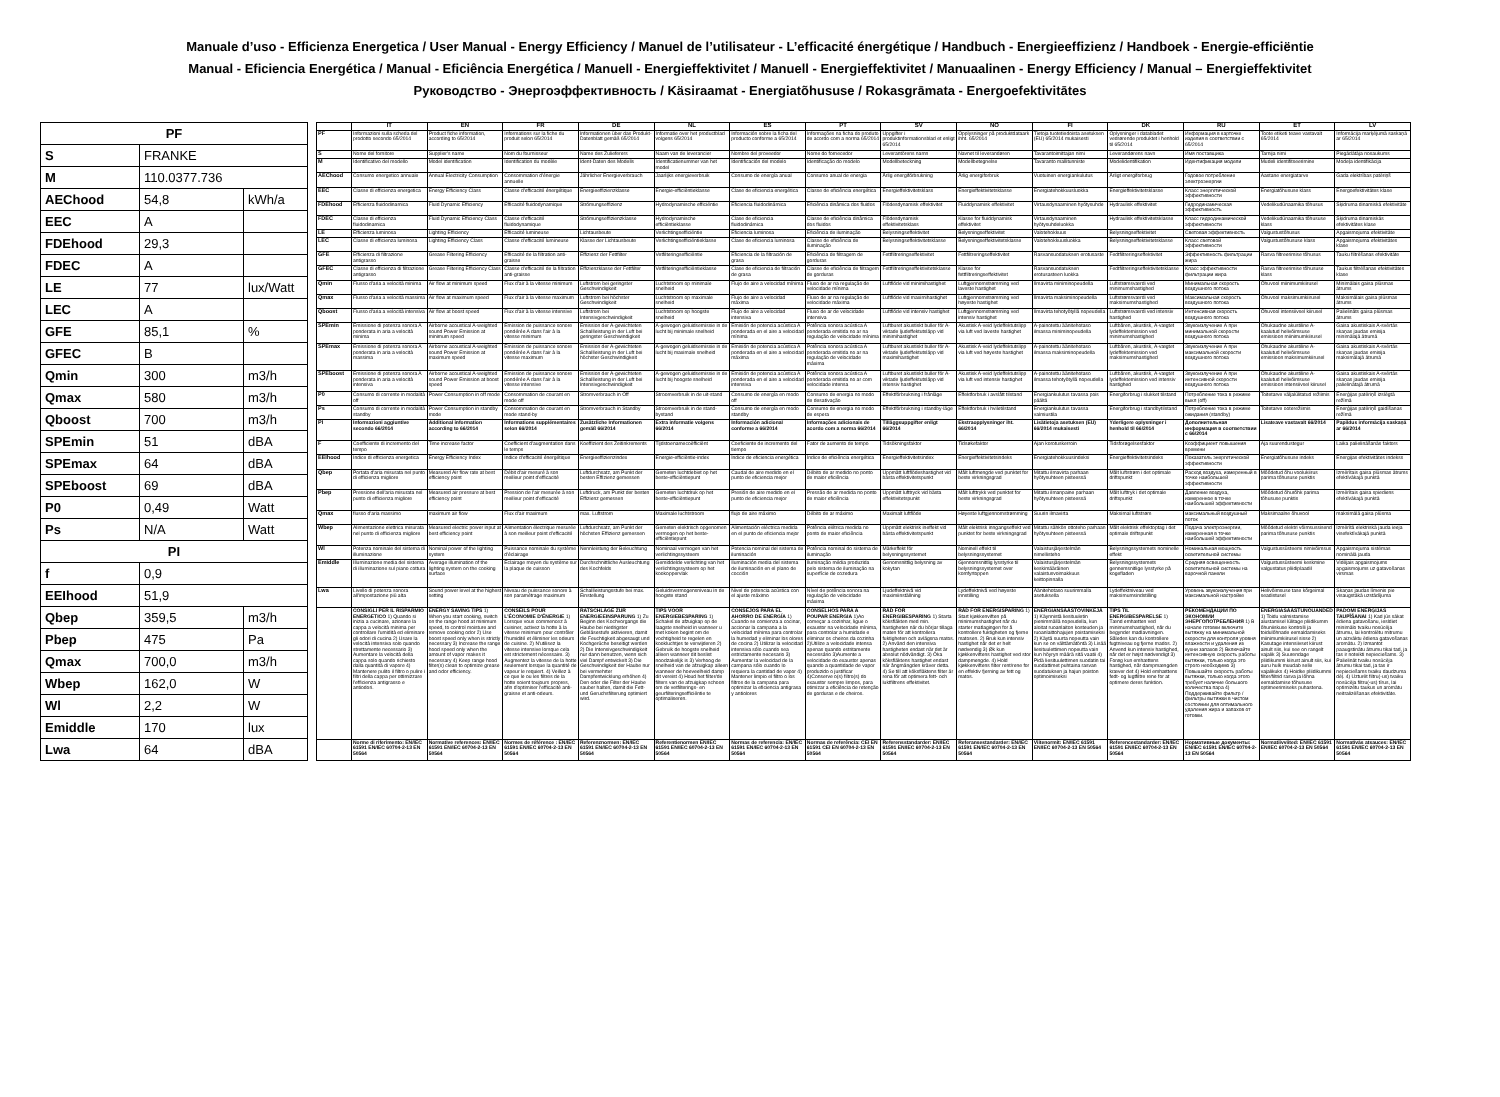Manuale d’uso - Efficienza Energetica / User Manual - Energy Efficiency / Manuel de l’utilisateur - L’efficacité énergétique / Handbuch - Energieeffizienz / Handboek - Energie-efficiëntie
Manual - Eficiencia Energética / Manual - Eficiência Energética / Manuell - Energieffektivitet / Manuell - Energieffektivitet / Manuaalinen - Energy Efficiency / Manual – Energieffektivitet
Руководство - Энергоэффективность / Käsiraamat - Energiatõhususe / Rokasgrāmata - Energoefektivitātes
| PF | | |
| --- | --- | --- |
| S | FRANKE | |
| M | 110.0377.736 | |
| AEChood | 54,8 | kWh/a |
| EEC | A | |
| FDEhood | 29,3 | |
| FDEC | A | |
| LE | 77 | lux/Watt |
| LEC | A | |
| GFE | 85,1 | % |
| GFEC | B | |
| Qmin | 300 | m3/h |
| Qmax | 580 | m3/h |
| Qboost | 700 | m3/h |
| SPEmin | 51 | dBA |
| SPEmax | 64 | dBA |
| SPEboost | 69 | dBA |
| P0 | 0,49 | Watt |
| Ps | N/A | Watt |
| PI | | |
| f | 0,9 | |
| EEIhood | 51,9 | |
| Qbep | 359,5 | m3/h |
| Pbep | 475 | Pa |
| Qmax | 700,0 | m3/h |
| Wbep | 162,0 | W |
| Wl | 2,2 | W |
| Emiddle | 170 | lux |
| Lwa | 64 | dBA |
| | IT | EN | FR | DE | NL | ES | PT | SV | NO | FI | DK | RU | ET | LV |
| --- | --- | --- | --- | --- | --- | --- | --- | --- | --- | --- | --- | --- | --- | --- |
| PF | Informazioni sulla scheda del prodotto secondo 65/2014 | Product fiche information, according to 65/2014 | Informations sur la fiche du produit selon 65/2014 | Informationen über das Produkt-Datenblatt gemäß 65/2014 | Informatie over het productblad volgens 65/2014 | Información sobre la ficha del producto conforme a 65/2014 | Informações na ficha do produto de acordo com a norma 65/2014 | Uppgifter i produktinformationsblad et enligt 65/2014 | Opplysninger på produktdataark ihht. 65/2014 | Tietoja tuotetiedoista asetuksen (EU) 65/2014 mukaisesti | Oplysninger i databladet vedrørende produktet i henhold til 65/2014 | Информация в карточке изделия в соответствии с 65/2014 | Toote etiketi teave vastavalt 65/2014 | Informācija marķējumā saskaņā ar 65/2014 |
| S | Nome del fornitore | Supplier's name | Nom du fournisseur | Name des Zulieferers | Naam van de leverancier | Nombre del proveedor | Nome do fornecedor | Leverantörens namn | Navnet til leverandøren | Tavarantoimittajan nimi | Leverandørens navn | Имя поставщика | Tarnija nimi | Piegādātāja nosaukums |
| M | Identificativo del modello | Model identification | Identification du modèle | Ident-Daten des Modells | Identificatienummer van het model | Identificación del modelo | Identificação do modelo | Modellbeteckning | Modellbetegnelse | Tavaranto mallitunniste | Modelidentifikation | Идентификация модели | Mudeli identifitseerimine | Modeļa identifikācija |
| AEChood | Consumo energetico annuale | Annual Electricity Consumption | Consommation d'énergie annuelle | Jährlicher Energieverbrauch | Jaarlijks energieverbruik | Consumo de energía anual | Consumo anual de energia | Årlig energiförbrukning | Årlig energiforbruk | Vuotuinen energiankulutus | Årligt energiforbrug | Годовое потребление электроэнергии | Aastane energiatarve | Gada elektrības patēriņš |
| EEC | Classe di efficienza energetica | Energy Efficiency Class | Classe d'efficacité énergétique | Energieeffizienzklasse | Energie-efficiëntieklasse | Clase de eficiencia energética | Classe de eficiência energética | Energieffektivitetsklass | Energieffektivitetsklasse | Energiatehokkuusluokka | Energieffektivitetsklasse | Класс энергетической эффективности | Energiatõhususe klass | Energoefektivitātes klase |
| FDEhood | Efficienza fluidodinamica | Fluid Dynamic Efficiency | Efficacité fluidodynamique | Strömungseffizienz | Hydrodynamische efficiëntie | Eficiencia fluidodinámica | Eficiência dinâmica dos fluidos | Flödesdynamisk effektivitet | Fluiddynamisk effektivitet | Virtausdynaaminen hyötysuhde | Hydraulisk effektivitet | Гидродинамическая эффективность | Vedelikudünaamika tõhusus | Šķidruma dinamiskā efektivitāte |
| FDEC | Classe di efficienza fluidodinamica | Fluid Dynamic Efficiency Class | Classe d'efficacité fluidodynamique | Strömungseffizienzklasse | Hydrodynamische efficiëntieklasse | Clase de eficiencia fluidodinámica | Classe de eficiência dinâmica dos fluidos | Flödesdynamisk effektivitetsklass | Klasse for fluiddynamisk effektivitet | Virtausdynaaminen hyötysuhdeluokka | Hydraulisk effektivitetsklasse | Класс гидродинамической эффективности | Vedelikudünaamika tõhususe klass | Šķidruma dinamiskās efektivitātes klase |
| LE | Efficienza luminosa | Lighting Efficiency | Efficacité lumineuse | Lichtausbeute | Verlichtingsefficiëntie | Eficiencia luminosa | Eficiência de iluminação | Belysningseffektivitet | Belysningseffektivitet | Valotehokkuus | Belysningseffektivitet | Световая эффективность | Valgustustõhusus | Apgaismojuma efektivitāte |
| LEC | Classe di efficienza luminosa | Lighting Efficiency Class | Classe d'efficacité lumineuse | Klasse der Lichtausbeute | Verlichtingsefficiëntieklasse | Clase de eficiencia luminosa | Classe de eficiência de iluminação | Belysningseffektivitetsklasse | Belysningseffektivitetsklasse | Valotehokkuusluokka | Belysningseffektivitetsklasse | Класс световой эффективности | Valgustustõhususe klass | Apgaismojuma efektivitātes klase |
| GFE | Efficienza di filtrazione antigrasso | Grease Filtering Efficiency | Efficacité de la filtration anti-graisse | Effizienz der Fettfilter | Vetfilteringsefficiëntie | Eficiencia de la filtración de grasa | Eficiência de filtragem de gorduras | Fettfiltreringseffektivitet | Fettfiltreringseffektivitet | Rasvansuodatuksen erotusaste | Fedtfiltreringseffektivitet | Эффективность фильтрации жира | Rasva filtreerimise tõhusus | Tauku filtrēšanas efektivitāte |
| GFEC | Classe di efficienza di filtrazione antigrasso | Grease Filtering Efficiency Class | Classe d'efficacité de la filtration anti-graisse | Effizienzklasse der Fettfilter | Vetfilteringsefficiëntieklasse | Clase de eficiencia de filtración de grasa | Classe de eficiência de filtragem de gorduras | Fettfiltreringseffektivitetsklasse | Klasse for fettfiltreringseffektivitet | Rasvansuodatuksen erotusasteen luokka | Fedtfiltreringseffektivitetsklasse | Класс эффективности фильтрации жира | Rasva filtreerimise tõhususe klass | Taukus filtrēšanas efektivitātes klase |
| Qmin | Flusso d'aria a velocità minima | Air flow at minimum speed | Flux d'air à la vitesse minimum | Luftstrom bei geringster Geschwindigkeit | Luchtstroom op minimale snelheid | Flujo de aire a velocidad mínima | Fluxo de ar na regulação de velocidade mínima | Luftflöde vid minimihastighet | Luftgjennomstrømming ved laveste hastighet | Ilmavirta miniminopeudella | Luftstrømsværdi ved minimumshastighed | Минимальная скорость воздушного потока | Õhuvool miinimumkiirusel | Minimālais gaisa plūsmas ātrums |
| Qmax | Flusso d'aria a velocità massima | Air flow at maximum speed | Flux d'air à la vitesse maximum | Luftstrom bei höchster Geschwindigkeit | Luchtstroom op maximale snelheid | Flujo de aire a velocidad máxima | Fluxo de ar na regulação de velocidade máxima | Luftflöde vid maximihastighet | Luftgjennomstrømming ved høyeste hastighet | Ilmavirta maksiminopeudella | Luftstrømsværdi ved maksimumshastighed | Максимальная скорость воздушного потока | Õhuvool maksimumkiirusel | Maksimālais gaisa plūsmas ātrums |
| Qboost | Flusso d'aria a velocità intensiva | Air flow at boost speed | Flux d'air à la vitesse intensive | Luftstrom bei Intensivgeschwindigkeit | Luchtstroom op hoogste snelheid | Flujo de aire a velocidad intensiva | Fluxo de ar de velocidade intensiva | Luftflöde vid intensiv hastighet | Luftgjennomstrømming ved intensiv hastighet | Ilmavirta tehotyötyllä nopeudella | Luftstrømsværdi ved intensiv hastighed | Интенсивная скорость воздушного потока | Õhuvool intensiivsel kiirusel | Palielināts gaisa plūsmas ātrums |
| SPEmin | Emissione di potenza sonora A ponderata in aria a velocità minima | Airborne acoustical A-weighted sound Power Emission at minimum speed | Émission de puissance sonore pondérée A dans l'air à la vitesse minimum | Emission der A-gewichteten Schallleistung in der Luft bei geringster Geschwindigkeit | A-gewogen geluidsemissie in de lucht bij minimale snelheid | Emisión de potencia acústica A ponderada en el aire a velocidad mínima | Potência sonora acústica A ponderada emitida no ar na regulação de velocidade mínima | Luftburet akustiskt buller för A-viktade ljudeffektutsläpp vid minimihastighet | Akustisk A-veid lydeffektutslipp via luft ved laveste hastighet | A-painotettu äänitehotaso ilmassa miniminopeudella | Luftbåren, akustisk, A-vægtet lydeffektemission ved minimumshastighed | Звукоизлучение А при минимальной скорости воздушного потока | Õhukaudne akustiline A-kaalutud helivõimsuse emissioon miinimumkiirusel | Gaisa akustiskais A-svērtās skaņas jaudas emisija minimālajā ātrumā |
| SPEmax | Emissione di potenza sonora A ponderata in aria a velocità massima | Airborne acoustical A-weighted sound Power Emission at maximum speed | Émission de puissance sonore pondérée A dans l'air à la vitesse maximum | Emission der A-gewichteten Schallleistung in der Luft bei höchster Geschwindigkeit | A-gewogen geluidsemissie in de lucht bij maximale snelheid | Emisión de potencia acústica A ponderada en el aire a velocidad máxima | Potência sonora acústica A ponderada emitida no ar na regulação de velocidade máxima | Luftburet akustiskt buller för A-viktade ljudeffektutsläpp vid maximihastighet | Akustisk A-veid lydeffektutslipp via luft ved høyeste hastighet | A-painotettu äänitehotaso ilmassa maksiminopeudella | Luftbåren, akustisk, A-vægtet lydeffektemission ved maksimumshastighed | Звукоизлучение А при максимальной скорости воздушного потока | Õhukaudne akustiline A-kaalutud helivõimsuse emissioon maksimumkiirusel | Gaisa akustiskais A-svērtās skaņas jaudas emisija maksimālajā ātrumā |
| SPEboost | Emissione di potenza sonora A ponderata in aria a velocità intensiva | Airborne acoustical A-weighted sound Power Emission at boost speed | Émission de puissance sonore pondérée A dans l'air à la vitesse intensive | Emission der A-gewichteten Schallleistung in der Luft bei Intensivgeschwindigkeit | A-gewogen geluidsemissie in de lucht bij hoogste snelheid | Emisión de potencia acústica A ponderada en el aire a velocidad intensiva | Potência sonora acústica A ponderada emitida no ar com velocidade intensa | Luftburet akustiskt buller för A-viktade ljudeffektutsläpp vid intensiv hastighet | Akustisk A-veid lydeffektutslipp via luft ved intensiv hastighet | A-painotettu äänitehotaso ilmassa tehotyötyllä nopeudella | Luftbåren, akustisk, A-vægtet lydeffektemission ved intensiv hastighed | Звукоизлучение А при интенсивной скорости воздушного потока | Õhukaudne akustiline A-kaalutud helivõimsuse emissioon intensiivsel kiirusel | Gaisa akustiskais A-svērtās skaņas jaudas emisija palielinātajā ātrumā |
| P0 | Consumo di corrente in modalità off | Power Consumption in off mode | Consommation de courant en mode off | Stromverbrauch in Off | Stroomverbruik in de uit-stand | Consumo de energía en modo off | Consumo de energia no modo de desativação | Effektförbrukning i frånläge | Effektforbruk i avslått tilstand | Energiankulutus tavassa pois päältä | Energiforbrug i slukket tilstand | Потребление тока в режиме выкл (off) | Toitetarve väljalülitatud režiimis | Enerģijas patēriņš izslēgtā režīmā |
| Ps | Consumo di corrente in modalità standby | Power Consumption in standby mode | Consommation de courant en mode stand-by | Stromverbrauch in Standby | Stroomverbruik in de stand-bystand | Consumo de energía en modo standby | Consumo de energia no modo de espera | Effektförbrukning i standby-läge | Effektforbruk i hviletilstand | Energiankulutus tavassa valmiustila | Energiforbrug i standbytilstand | Потребление тока в режиме ожидания (standby) | Toitetarve ooterežiimis | Enerģijas patēriņš gaidīšanas režīmā |
| PI | Informazioni aggiuntive secondo 66/2014 | Additional information according to 66/2014 | Informations supplémentaires selon 66/2014 | Zusätzliche Informationen gemäß 66/2014 | Extra informatie volgens 66/2014 | Información adicional conforme a 66/2014 | Informações adicionais de acordo com a norma 66/2014 | Tilläggsuppgifter enligt 66/2014 | Ekstraopplysninger iht. 66/2014 | Lisätietoja asetuksen (EU) 66/2014 mukaisesti | Yderligere oplysninger i henhold til 66/2014 | Дополнительная информация в соответствии с 66/2014 | Lisateave vastavalt 66/2014 | Papildus informācija saskaņā ar 66/2014 |
| F | Coefficiente di incremento del tempo | Time increase factor | Coefficient d'augmentation dans le temps | Koeffizient des Zeitinkrements | Tijdstoenamecoëfficiënt | Coeficiente de incremento del tiempo | Fator de aumento de tempo | Tidsökningsfaktor | Tidsøkefaktor | Ajan korotuskerroin | Tidsforøgelsesfaktor | Коэффициент повышения времени | Aja suurendustegur | Laika palielināšanās faktors |
| EEIhood | Indice di efficienza energetica | Energy Efficiency Index | Indice d'efficacité énergétique | Energieeffizienzindex | Energie-efficiëntie-index | Índice de eficiencia energética | Índice de eficiência energética | Energieffektivitetsindex | Energieffektivitetsindeks | Energiatehokkuusindeksi | Energieffektivitetsindeks | Показатель энергетической эффективности | Energiatõhususe indeks | Energijas efektivitātes indekss |
| Qbep | Portata d'aria misurata nel punto di efficienza migliore | Measured Air flow rate at best efficiency point | Débit d'air mesuré à son meilleur point d'efficacité | Luftdurchsatz, am Punkt der besten Effizienz gemessen | Gemeten luchtdebiet op het beste-efficiëntiepunt | Caudal de aire medido en el punto de eficiencia mejor | Débito de ar medido no ponto de maior eficiência | Uppmätt luftflödeshastighet vid bästa effektivitetspunkt | Målt luftmengde ved punktet for beste virkningsgrad | Mitattu ilmavirta parhaan hyötysuhteen pisteessä | Målt luftstrøm i det optimale driftspunkt | Расход воздуха, измеренный в точке наибольшей эффективности | Mõõdetud õhu voolukiirus parima tõhususe punktis | Izmērītais gaisa plūsmas ātrums efektīvākajā punktā |
| Pbep | Pressione dell'aria misurata nel punto di efficienza migliore | Measured air pressure at best efficiency point | Pression de l'air mesurée à son meilleur point d'efficacité | Luftdruck, am Punkt der besten Effizienz gemessen | Gemeten luchtdruk op het beste-efficiëntiepunt | Presión de aire medido en el punto de eficiencia mejor | Pressão de ar medida no ponto de maior eficiência | Uppmätt lufttryck vid bästa effektivitetspunkt | Målt lufttrykk ved punktet for beste virkningsgrad | Mitattu ilmanpaine parhaan hyötysuhteen pisteessä | Målt lufttryk i det optimale driftspunkt | Давление воздуха, измеренное в точке наибольшей эффективности | Mõõdetud õhurõhk parima tõhususe punktis | Izmērītais gaisa spiediens efektīvākajā punktā |
| Qmax | flusso d'aria massimo | maximum air flow | Flux d'air maximum | max. Luftstrom | Maximale luchtstroom | flujo de aire máximo | Débito de ar máximo | Maximalt luftflöde | Høyeste luftgjennomstrømming | Suurin ilmavirta | Maksimal luftstrøm | максимальный воздушный поток | Maksimaalne õhuvool | maksimālā gaisa plūsma |
| Wbep | Alimentazione elettrica misurata nel punto di efficienza migliore | Measured electric power input at best efficiency point | Alimentation électrique mesurée à son meilleur point d'efficacité | Luftdurchsatz, am Punkt der höchsten Effizienz gemessen | Gemeten elektrisch opgenomen vermogen op het beste-efficiëntiepunt | Alimentación eléctrica medida en el punto de eficiencia mejor | Potência elétrica medida no ponto de maior eficiência | Uppmätt elektrisk ineffekt vid bästa effektivitetspunkt | Målt elektrisk inngangseffekt ved punktet for beste virkningsgrad | Mitattu sähkön ottoteho parhaan hyötysuhteen pisteessä | Målt elektrisk effektoptag i det optimale driftspunkt | Подача электроэнергии, измеренная в точке наибольшей эффективности | Mõõdetud elektri võimsussisend parima tõhususe punktis | Izmērītā elektriskā jauda ieeja visefektīvākajā punktā |
| Wl | Potenza nominale del sistema di illuminazione | Nominal power of the lighting system | Puissance nominale du système d'éclairage | Nennleistung der Beleuchtung | Nominaal vermogen van het verlichtingssysteem | Potencia nominal del sistema de iluminación | Potência nominal do sistema de iluminação | Märkeffekt för belysningssystemet | Nominell effekt til belysningssystemet | Valaistusjärjestelmän nimellisteho | Belysningssystemets nominelle effekt | Номинальная мощность осветительной системы | Valgustussüsteemi nimivõimsus | Apgaismojuma sistēmas nominālā jauda |
| Emiddle | Illuminazione media del sistema di illuminazione sul piano cottura | Average illumination of the lighting system on the cooking surface | Éclairage moyen du système sur la plaque de cuisson | Durchschnittliche Ausleuchtung des Kochfelds | Gemiddelde verlichting van het verlichtingssysteem op het kookoppervlak | Iluminación media del sistema de iluminación en el plano de cocción | Iluminação média produzida pelo sistema de iluminação na superfície de cozedura | Genomsnittlig belysning av kokytan | Gjennomsnittlig lysstyrke til belysningssystemet over komfyrtoppen | Valaistusjärjestelmän keskimääräinen valaistusvoimakkuus keittopinnalla | Belysningssystemets gennemsnitlige lysstyrke på kogefladen | Средняя освещенность осветительной системы на варочной панели | Valgustussüsteemi keskmine valgustatus pliidiplaadil | Vidējais apgaismojums apgaismojums uz gatavošanas virsmas |
| Lwa | Livello di potenza sonora all'impostazione più alta | Sound power level at the highest setting | Niveau de puissance sonore à son paramétrage maximum | Schallleistungsstufe bei max. Einstellung | Geluidsvermogensniveau in de hoogste stand | Nivel de potencia acústica con el ajuste máximo | Nível de potência sonora na regulação de velocidade máxima | Ljudeffektnivå vid maximiinställning | Lydeffektnivå ved høyeste innstilling | Äänitehotaso suurimmalla asetuksella | Lydeffektniveau ved maksimumsindstilling | Уровень звукоизлучения при максимальной настройке | Helivõimsuse tase kõrgeimal seadistusel | Skaņas jaudas līmenis pie visaugstākā uzstādījuma |
| | CONSIGLI PER IL RISPARMIO ENERGETICO 1) Quando si inizia a cucinare, azionare la cappa a velocità minima per controllare l'umidità ed eliminare gli odori di cucina 2) Usare la velocità intensiva solo quando strettamente necessario 3) Aumentare la velocità della cappa solo quando richiesto dalla quantità di vapore 4) Mantenere pulito il filtro o pulire i filtri della cappa per ottimizzare l'efficienza antigrasso e antiodori. | ENERGY SAVING TIPS 1) When you start cooking, switch on the range hood at minimum speed, to control moisture and remove cooking odor 2) Use boost speed only when is strictly necessary 3) Increase the range hood speed only when the amount of vapor makes it necessary 4) Keep range hood filter(s) clean to optimize grease and odor efficiency. | CONSEILS POUR L'ÉCONOMIE D'ÉNERGIE 1) Lorsque vous commencez à cuisiner, activez la hotte à la vitesse minimum pour contrôler l'humidité et éliminer les odeurs de cuisine. 2) N'utilisez la vitesse intensive lorsque cela est strictement nécessaire. 3) Augmentez la vitesse de la hotte seulement lorsque la quantité de vapeur le requiert. 4) Veillez à ce que le ou les filtres de la hotte soient toujours propres, afin d'optimiser l'efficacité anti-graisse et anti-odeurs. | RATSCHLÄGE ZUR ENERGIEEINSPARUNG 1) Zu Beginn des Kochvorgangs die Haube bei niedrigster Gebläsestufe aktivieren, damit die Feuchtigkeit abgesaugt und Kochgerüche beseitigt werden 2) Die Intensivgeschwindigkeit nur dann benutzen, wenn sich viel Dampf entwickelt 3) Die Geschwindigkeit der Haube nur bei vermehrter Dampfentwicklung erhöhen 4) Den oder die Filter der Haube sauber halten, damit die Fett- und Geruchsfilterung optimiert wird. | TIPS VOOR ENERGIEBESPARING 1) Schakel de afzuigkap op de laagste snelheid in wanneer u met koken begint om de vochtigheid te regelen en kookluchtjes te verwijderen 2) Gebruik de hoogste snelheid alleen wanneer dit beslist noodzakelijk is 3) Verhoog de snelheid van de afzuigkap alleen wanneer de hoeveelheid damp dit vereist 4) Houd het filter/de filters van de afzuigkap schoon om de vetfilterings- en geurfilteringsefficiëntie te optimaliseren. | CONSEJOS PARA EL AHORRO DE ENERGÍA 1) Cuando se comienza a cocinar, accionar la campana a la velocidad mínima para controlar la humedad y eliminar los olores de cocina 2) Utilizar la velocidad intensiva sólo cuando sea estrictamente necesario 3) Aumentar la velocidad de la campana sólo cuando lo requiera la cantidad de vapor 4) Mantener limpio el filtro o los filtros de la campana para optimizar la eficiencia antigrasa y antiolores | CONSELHOS PARA A POUPAR ENERGIA 1)Ao começar a cozinhar, ligue o exaustor na velocidade mínima, para controlar a humidade e eliminar os cheiros da cozinha 2)Utilize a velocidade intensa apenas quando estritamente necessário 3)Aumente a velocidade do exaustor apenas quando a quantidade de vapor produzido o justificar 4)Conserve o(s) filtro(s) do exaustor sempre limpos, para otimizar a eficiência de retenção de gorduras e de cheiros. | RÅD FÖR ENERGIBESPARING 1) Starta köksfläkten med min. hastigheten när du börjar tillaga maten för att kontrollera fuktigheten och avlägsna matos. 2) Använd den intensiva hastigheten endast när det är absolut nödvändigt. 3) Öka köksfläktens hastighet endast när ångmängden kräver detta. 4) Se till att köksfläktens filter är rena för att optimera fett- och luktfiltrens effektivitet. | RÅD FOR ENERGISPARING 1) Start kjøkkenviften på minimumshastighet når du starter matlagingen for å kontrollere fuktigheten og fjerne matosen. 2) Bruk kun intensiv hastighet når det er helt nødvendig 3) Øk kun kjøkkenviftens hastighet ved stor dampmengde. 4) Hold kjøkkenviftens filter rent/rene for en effektiv fjerning av fett og matos. | ENERGIANSÄÄSTÖVINKEJÄ 1) Käynnistä liesituuletin pienimmällä nopeudella, kun aloitat ruoanlaiton kosteuden ja ruoanlaittohajujen poistamiseksi 2) Käytä suurta nopeutta vain kun se on välttämätöntä 3) Lisää liesituulettimen nopeutta vain kun höyryn määrä sitä vaatii 4) Pidä liesituulettimen suodatin tai suodattimet puhtaina rasvan suodatuksen ja hajun poiston optimoimiseksi | TIPS TIL ENERGIBESPARELSE 1) Tænd emhætten ved minimumshastighed, når du begynder madlavningen. Således kan du kontrollere fugtniveau og fjerne mados. 2) Anvend kun intensiv hastighed, når det er højst nødvendigt 3) Forøg kun emhættens hastighed, når dampmængden kræver det 4) Hold emhættens fedt- og lugtfiltre rene for at optimere deres funktion. | РЕКОМЕНДАЦИИ ПО ЭКОНОМИИ ЭНЕРГОПОТРЕБЛЕНИЯ 1) В начале готовки включите вытяжку на минимальной скорости для контроля уровня влажности и удаления из кухни запахов 2) Включайте интенсивную скорость работы вытяжки, только когда это строго необходимо 3) Повышайте скорость работы вытяжки, только когда этого требует наличие большого количества пара 4) Поддерживайте фильтр / фильтры вытяжки в чистом состоянии для оптимального удаления жира и запахов от готовки. | ENERGIASÄÄSTUNÕUANDED 1) Toidu valmistamise alustamisel lülitage pliidikumm õhuniiskuse kontrolli ja toidulõhnade eemaldamiseks miinimumkiirusel sisse 2) Kasutage intensiivset kiirust ainult siis, kui see on rangelt vajalik 3) Suurendage pliidikummi kiirust ainult siis, kui auru hulk muudab selle vajalikuks 4) Hoidke pliidikummi filter/filtrid rasva ja lõhna eemaldamise tõhususe optimeerimiseks puhastena. | PADOMI ENERĢIJAS TAUPĪŠANAI 1) Kad jūs sākat ēdiena gatavošanu, iesldiet minimālo tvaiku nosūcēja ātrumu, lai kontrolētu mitrumu un aizvāktu ēdiena gatavošanas aromātu. 2) Izmantot paaugstinātu ātrumu tikai tad, ja tas ir noteikti nepieciešams. 3) Palielināt tvaiku nosūcēja ātrumu tikai tad, ja tas ir nepieciešams tvaiku daudzuma dēļ. 4) Uzturēt filtru(-us) tvaiku nosūcēja filtru(-us) tīrus, lai optimizētu taukus un aromātu neitralizēšanas efektivitāte. |
| | Norme di riferimento: EN/IEC 61591 EN/IEC 60704-2-13 EN 50564 | Normative references: EN/IEC 61591 EN/IEC 60704-2-13 EN 50564 | Normes de référence : EN/IEC 61591 EN/IEC 60704-2-13 EN 50564 | Referenznormen: EN/IEC 61591 EN/IEC 60704-2-13 EN 50564 | Referentienormen EN/IEC 61591 EN/IEC 60704-2-13 EN 50564 | Normas de referencia: EN/IEC 61591 EN/IEC 60704-2-13 EN 50564 | Normas de referência: CEI EN 61591 CEI EN 60704-2-13 EN 50564 | Referensstandarder: EN/IEC 61591 EN/IEC 60704-2-13 EN 50564 | Referansestandarder: EN/IEC 61591 EN/IEC 60704-2-13 EN 50564 | Viitenormit: EN/IEC 61591 EN/IEC 60704-2-13 EN 50564 | Referencestandarder: EN/IEC 61591 EN/IEC 60704-2-13 EN 50564 | Нормативные документы: EN/IEC 61591 EN/IEC 60704-2-13 EN 50564 | Normatiivviited: EN/IEC 61591 EN/IEC 60704-2-13 EN 50564 | Normatīvās atsauces: EN/IEC 61591 EN/IEC 60704-2-13 EN 50564 |